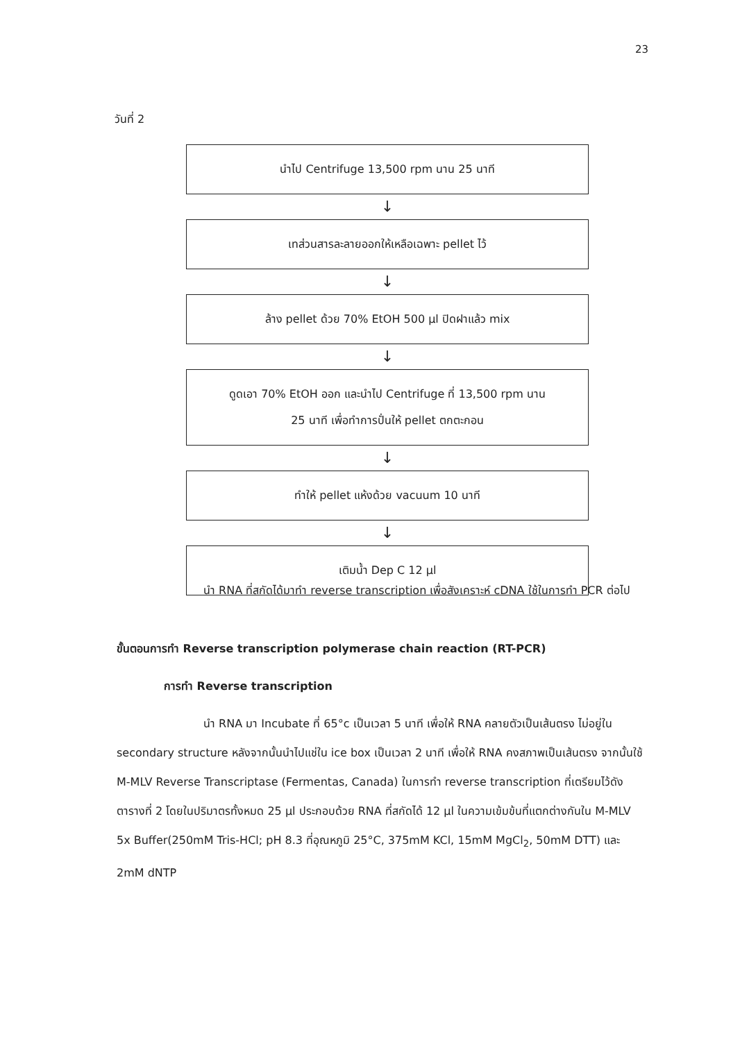23
วันที่ 2
นำไป Centrifuge 13,500 rpm นาน 25 นาที
↓
เทส่วนสารละลายออกให้เหลือเฉพาะ pellet ไว้
↓
ล้าง pellet ด้วย 70% EtOH 500 µl ปิดฝาแล้ว mix
↓
ดูดเอา 70% EtOH ออก และนำไป Centrifuge ที่ 13,500 rpm นาน
25 นาที เพื่อทำการปั่นให้ pellet ตกตะกอน
↓
ทำให้ pellet แห้งด้วย vacuum 10 นาที
↓
เติมน้ำ Dep C 12 µl
นำ RNA ที่สกัดได้มาทำ reverse transcription เพื่อสังเคราะห์ cDNA ใช้ในการทำ PCR ต่อไป
ขั้นตอนการทำ Reverse transcription polymerase chain reaction (RT-PCR)
การทำ Reverse transcription
นำ RNA มา Incubate ที่ 65°c เป็นเวลา 5 นาที เพื่อให้ RNA คลายตัวเป็นเส้นตรง ไม่อยู่ใน secondary structure หลังจากนั้นนำไปแช่ใน ice box เป็นเวลา 2 นาที เพื่อให้ RNA คงสภาพเป็นเส้นตรง จากนั้นใช้ M-MLV Reverse Transcriptase (Fermentas, Canada) ในการทำ reverse transcription ที่เตรียมไว้ดังตารางที่ 2 โดยในปริมาตรทั้งหมด 25 µl ประกอบด้วย RNA ที่สกัดได้ 12 µl ในความเข้มข้นที่แตกต่างกันใน M-MLV 5x Buffer(250mM Tris-HCl; pH 8.3 ที่อุณหภูมิ 25°C, 375mM KCl, 15mM MgCl<sub>2</sub>, 50mM DTT) และ 2mM dNTP